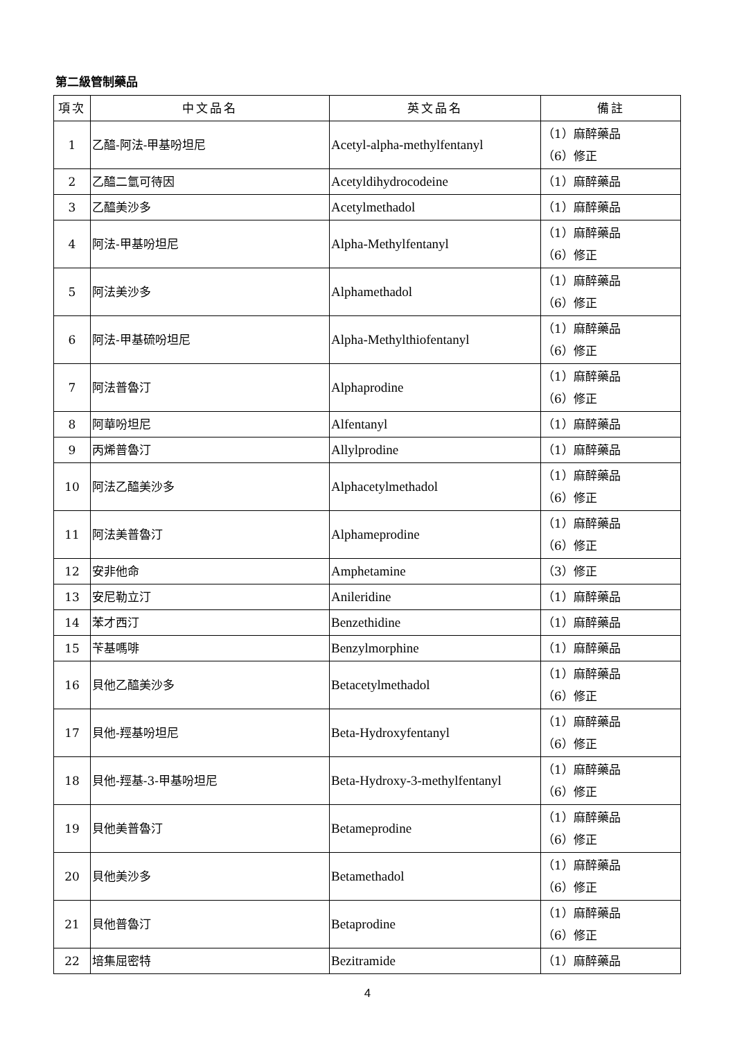第二級管制藥品
| 項次 | 中文品名 | 英文品名 | 備註 |
| --- | --- | --- | --- |
| 1 | 乙醯-阿法-甲基吩坦尼 | Acetyl-alpha-methylfentanyl | （1）麻醉藥品 （6）修正 |
| 2 | 乙醯二氫可待因 | Acetyldihydrocodeine | （1）麻醉藥品 |
| 3 | 乙醯美沙多 | Acetylmethadol | （1）麻醉藥品 |
| 4 | 阿法-甲基吩坦尼 | Alpha-Methylfentanyl | （1）麻醉藥品 （6）修正 |
| 5 | 阿法美沙多 | Alphamethadol | （1）麻醉藥品 （6）修正 |
| 6 | 阿法-甲基硫吩坦尼 | Alpha-Methylthiofentanyl | （1）麻醉藥品 （6）修正 |
| 7 | 阿法普魯汀 | Alphaprodine | （1）麻醉藥品 （6）修正 |
| 8 | 阿華吩坦尼 | Alfentanyl | （1）麻醉藥品 |
| 9 | 丙烯普魯汀 | Allylprodine | （1）麻醉藥品 |
| 10 | 阿法乙醯美沙多 | Alphacetylmethadol | （1）麻醉藥品 （6）修正 |
| 11 | 阿法美普魯汀 | Alphameprodine | （1）麻醉藥品 （6）修正 |
| 12 | 安非他命 | Amphetamine | （3）修正 |
| 13 | 安尼勒立汀 | Anileridine | （1）麻醉藥品 |
| 14 | 苯才西汀 | Benzethidine | （1）麻醉藥品 |
| 15 | 苄基嗎啡 | Benzylmorphine | （1）麻醉藥品 |
| 16 | 貝他乙醯美沙多 | Betacetylmethadol | （1）麻醉藥品 （6）修正 |
| 17 | 貝他-羥基吩坦尼 | Beta-Hydroxyfentanyl | （1）麻醉藥品 （6）修正 |
| 18 | 貝他-羥基-3-甲基吩坦尼 | Beta-Hydroxy-3-methylfentanyl | （1）麻醉藥品 （6）修正 |
| 19 | 貝他美普魯汀 | Betameprodine | （1）麻醉藥品 （6）修正 |
| 20 | 貝他美沙多 | Betamethadol | （1）麻醉藥品 （6）修正 |
| 21 | 貝他普魯汀 | Betaprodine | （1）麻醉藥品 （6）修正 |
| 22 | 培集屈密特 | Bezitramide | （1）麻醉藥品 |
4